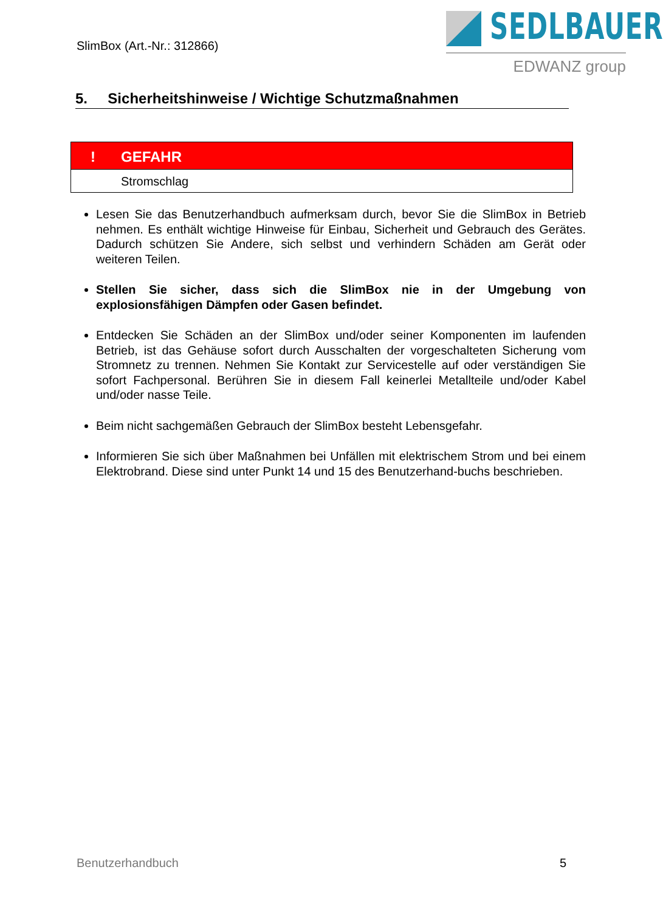SlimBox (Art.-Nr.: 312866)
SEDLBAUER
EDWANZ group
5. Sicherheitshinweise / Wichtige Schutzmaßnahmen
! GEFAHR
Stromschlag
Lesen Sie das Benutzerhandbuch aufmerksam durch, bevor Sie die SlimBox in Betrieb nehmen. Es enthält wichtige Hinweise für Einbau, Sicherheit und Gebrauch des Gerätes. Dadurch schützen Sie Andere, sich selbst und verhindern Schäden am Gerät oder weiteren Teilen.
Stellen Sie sicher, dass sich die SlimBox nie in der Umgebung von explosionsfähigen Dämpfen oder Gasen befindet.
Entdecken Sie Schäden an der SlimBox und/oder seiner Komponenten im laufenden Betrieb, ist das Gehäuse sofort durch Ausschalten der vorgeschalteten Sicherung vom Stromnetz zu trennen. Nehmen Sie Kontakt zur Servicestelle auf oder verständigen Sie sofort Fachpersonal. Berühren Sie in diesem Fall keinerlei Metallteile und/oder Kabel und/oder nasse Teile.
Beim nicht sachgemäßen Gebrauch der SlimBox besteht Lebensgefahr.
Informieren Sie sich über Maßnahmen bei Unfällen mit elektrischem Strom und bei einem Elektrobrand. Diese sind unter Punkt 14 und 15 des Benutzerhand-buchs beschrieben.
Benutzerhandbuch 5